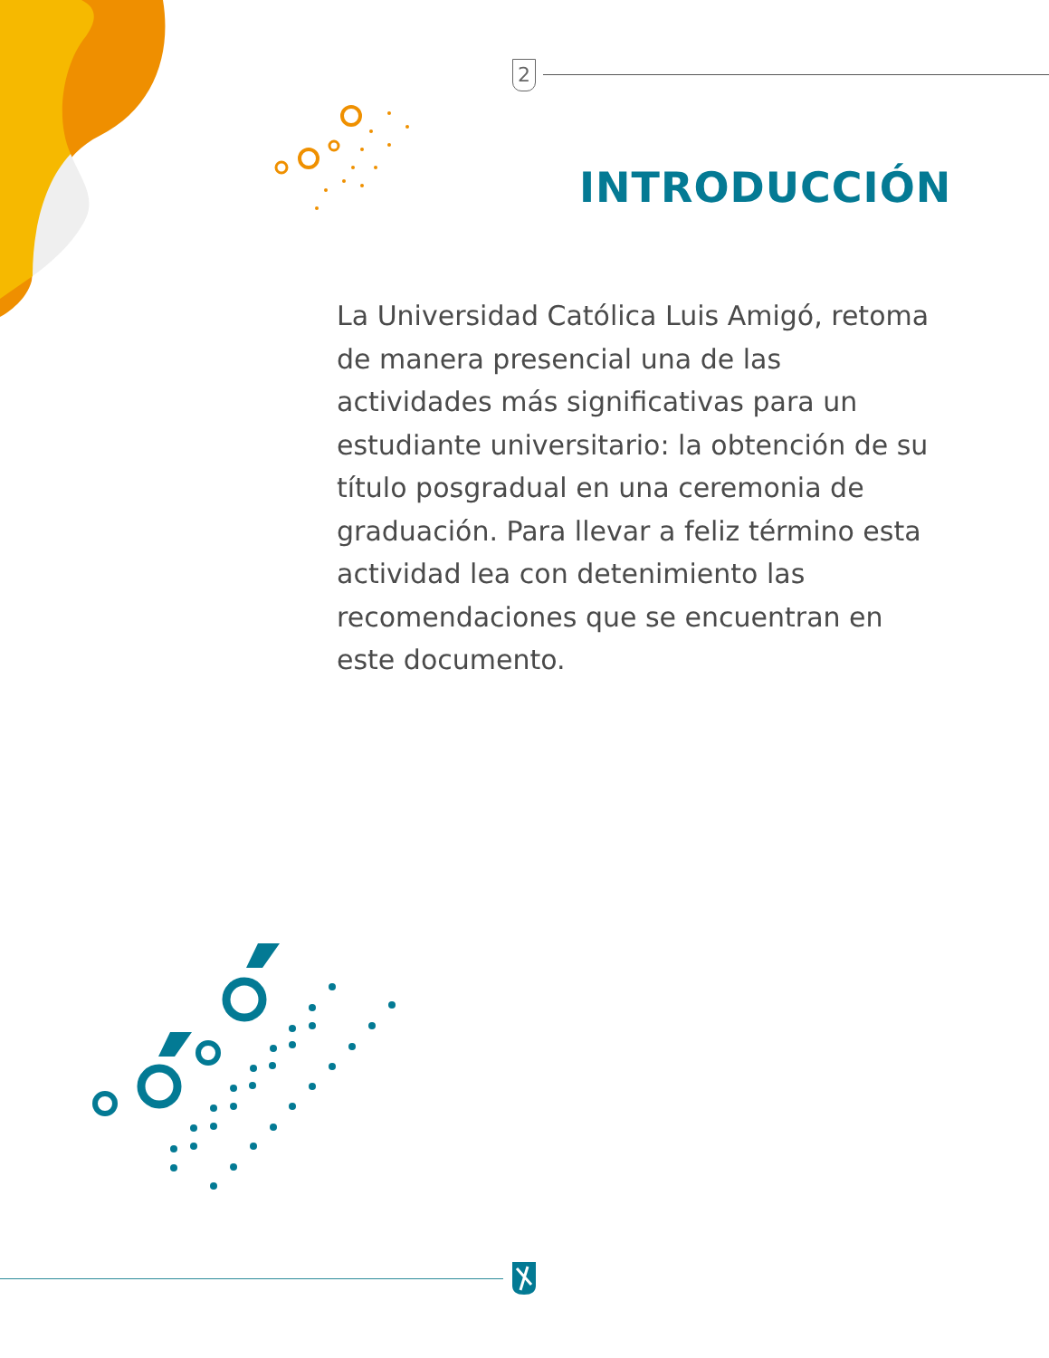2
INTRODUCCIÓN
La Universidad Católica Luis Amigó, retoma de manera presencial una de las actividades más significativas para un estudiante universitario: la obtención de su título posgradual en una ceremonia de graduación. Para llevar a feliz término esta actividad lea con detenimiento las recomendaciones que se encuentran en este documento.